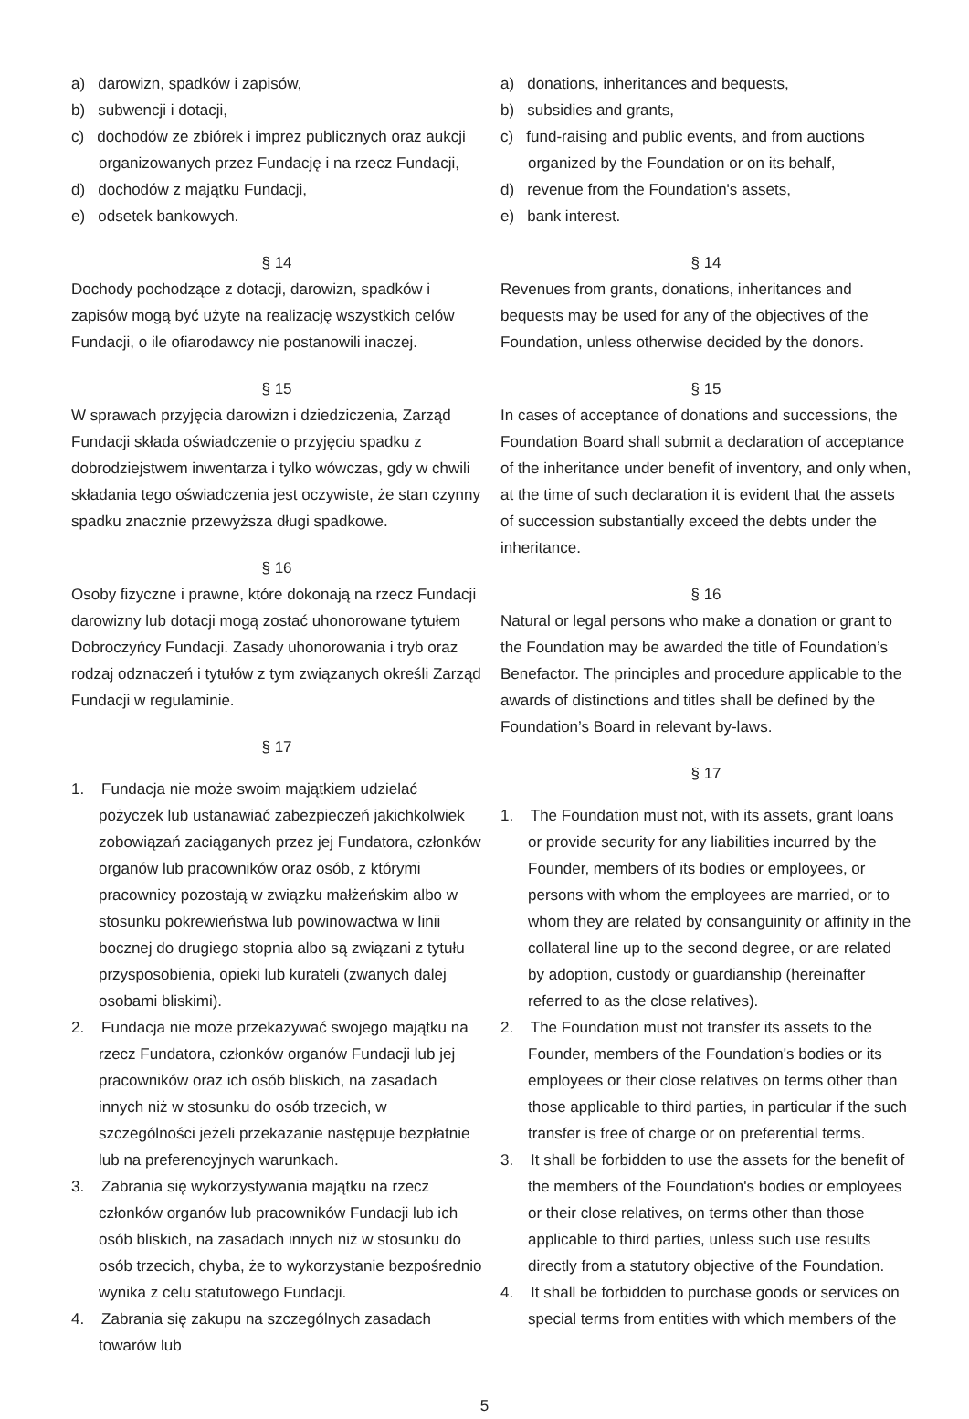a) darowizn, spadków i zapisów,
b) subwencji i dotacji,
c) dochodów ze zbiórek i imprez publicznych oraz aukcji organizowanych przez Fundację i na rzecz Fundacji,
d) dochodów z majątku Fundacji,
e) odsetek bankowych.
§ 14
Dochody pochodzące z dotacji, darowizn, spadków i zapisów mogą być użyte na realizację wszystkich celów Fundacji, o ile ofiarodawcy nie postanowili inaczej.
§ 15
W sprawach przyjęcia darowizn i dziedziczenia, Zarząd Fundacji składa oświadczenie o przyjęciu spadku z dobrodziejstwem inwentarza i tylko wówczas, gdy w chwili składania tego oświadczenia jest oczywiste, że stan czynny spadku znacznie przewyższa długi spadkowe.
§ 16
Osoby fizyczne i prawne, które dokonają na rzecz Fundacji darowizny lub dotacji mogą zostać uhonorowane tytułem Dobroczyńcy Fundacji. Zasady uhonorowania i tryb oraz rodzaj odznaczeń i tytułów z tym związanych określi Zarząd Fundacji w regulaminie.
§ 17
1. Fundacja nie może swoim majątkiem udzielać pożyczek lub ustanawiać zabezpieczeń jakichkolwiek zobowiązań zaciąganych przez jej Fundatora, członków organów lub pracowników oraz osób, z którymi pracownicy pozostają w związku małżeńskim albo w stosunku pokrewieństwa lub powinowactwa w linii bocznej do drugiego stopnia albo są związani z tytułu przysposobienia, opieki lub kurateli (zwanych dalej osobami bliskimi).
2. Fundacja nie może przekazywać swojego majątku na rzecz Fundatora, członków organów Fundacji lub jej pracowników oraz ich osób bliskich, na zasadach innych niż w stosunku do osób trzecich, w szczególności jeżeli przekazanie następuje bezpłatnie lub na preferencyjnych warunkach.
3. Zabrania się wykorzystywania majątku na rzecz członków organów lub pracowników Fundacji lub ich osób bliskich, na zasadach innych niż w stosunku do osób trzecich, chyba, że to wykorzystanie bezpośrednio wynika z celu statutowego Fundacji.
4. Zabrania się zakupu na szczególnych zasadach towarów lub
a) donations, inheritances and bequests,
b) subsidies and grants,
c) fund-raising and public events, and from auctions organized by the Foundation or on its behalf,
d) revenue from the Foundation's assets,
e) bank interest.
§ 14
Revenues from grants, donations, inheritances and bequests may be used for any of the objectives of the Foundation, unless otherwise decided by the donors.
§ 15
In cases of acceptance of donations and successions, the Foundation Board shall submit a declaration of acceptance of the inheritance under benefit of inventory, and only when, at the time of such declaration it is evident that the assets of succession substantially exceed the debts under the inheritance.
§ 16
Natural or legal persons who make a donation or grant to the Foundation may be awarded the title of Foundation’s Benefactor. The principles and procedure applicable to the awards of distinctions and titles shall be defined by the Foundation’s Board in relevant by-laws.
§ 17
1. The Foundation must not, with its assets, grant loans or provide security for any liabilities incurred by the Founder, members of its bodies or employees, or persons with whom the employees are married, or to whom they are related by consanguinity or affinity in the collateral line up to the second degree, or are related by adoption, custody or guardianship (hereinafter referred to as the close relatives).
2. The Foundation must not transfer its assets to the Founder, members of the Foundation's bodies or its employees or their close relatives on terms other than those applicable to third parties, in particular if the such transfer is free of charge or on preferential terms.
3. It shall be forbidden to use the assets for the benefit of the members of the Foundation's bodies or employees or their close relatives, on terms other than those applicable to third parties, unless such use results directly from a statutory objective of the Foundation.
4. It shall be forbidden to purchase goods or services on special terms from entities with which members of the
5